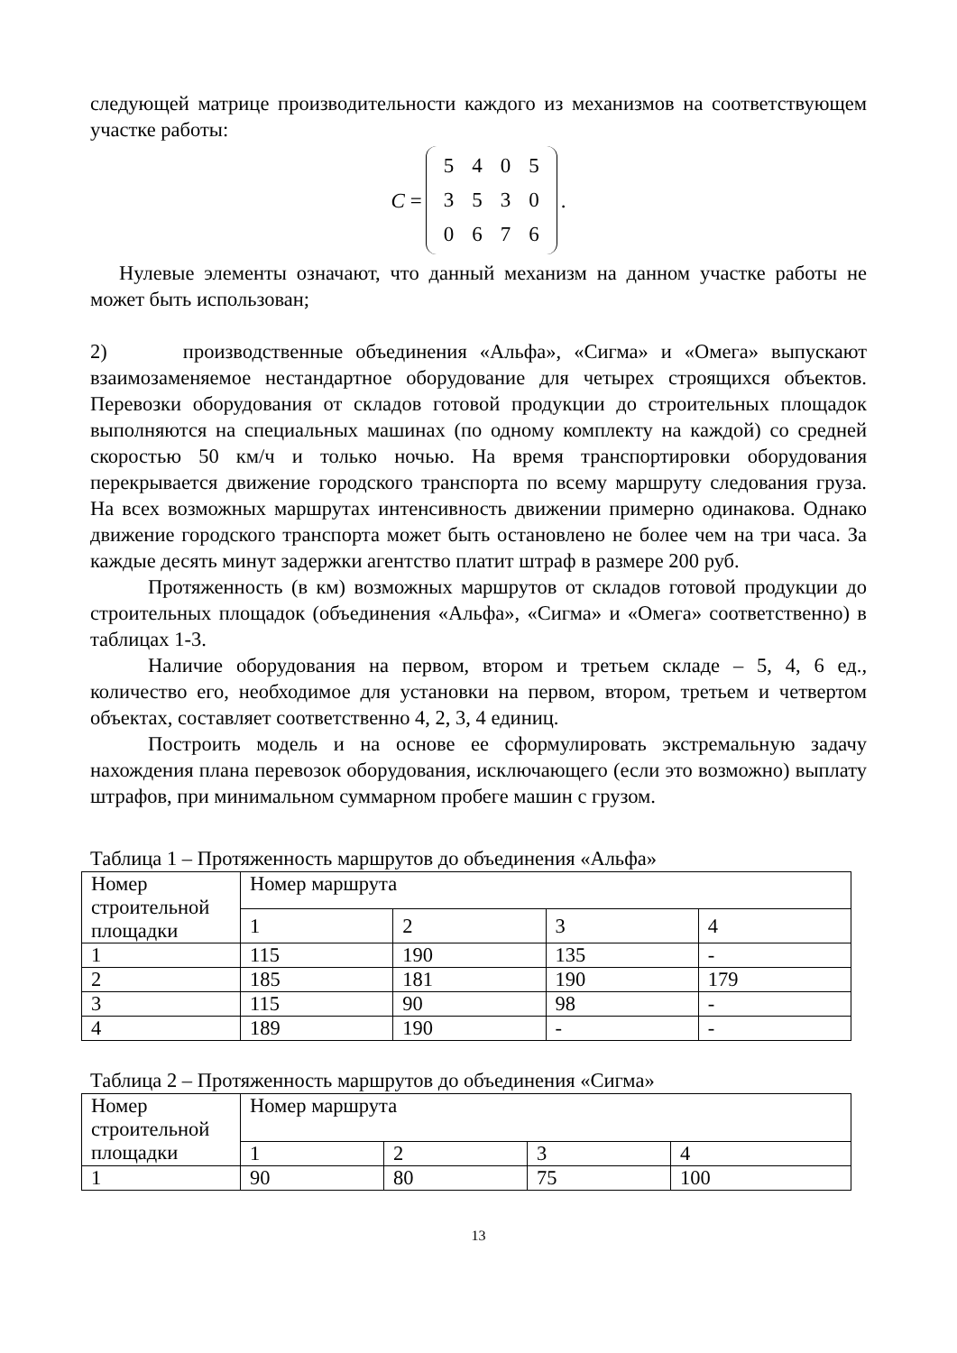следующей матрице производительности каждого из механизмов на соответствующем участке работы:
C =
| 5 | 4 | 0 | 5 |
| 3 | 5 | 3 | 0 |
| 0 | 6 | 7 | 6 |
.
Нулевые элементы означают, что данный механизм на данном участке работы не может быть использован;
2) производственные объединения «Альфа», «Сигма» и «Омега» выпускают взаимозаменяемое нестандартное оборудование для четырех строящихся объектов. Перевозки оборудования от складов готовой продукции до строительных площадок выполняются на специальных машинах (по одному комплекту на каждой) со средней скоростью 50 км/ч и только ночью. На время транспортировки оборудования перекрывается движение городского транспорта по всему маршруту следования груза. На всех возможных маршрутах интенсивность движении примерно одинакова. Однако движение городского транспорта может быть остановлено не более чем на три часа. За каждые десять минут задержки агентство платит штраф в размере 200 руб.
Протяженность (в км) возможных маршрутов от складов готовой продукции до строительных площадок (объединения «Альфа», «Сигма» и «Омега» соответственно) в таблицах 1-3.
Наличие оборудования на первом, втором и третьем складе – 5, 4, 6 ед., количество его, необходимое для установки на первом, втором, третьем и четвертом объектах, составляет соответственно 4, 2, 3, 4 единиц.
Построить модель и на основе ее сформулировать экстремальную задачу нахождения плана перевозок оборудования, исключающего (если это возможно) выплату штрафов, при минимальном суммарном пробеге машин с грузом.
Таблица 1 – Протяженность маршрутов до объединения «Альфа»
| Номер строительной площадки | Номер маршрута | | | |
| | 1 | 2 | 3 | 4 |
| 1 | 115 | 190 | 135 | - |
| 2 | 185 | 181 | 190 | 179 |
| 3 | 115 | 90 | 98 | - |
| 4 | 189 | 190 | - | - |
Таблица 2 – Протяженность маршрутов до объединения «Сигма»
| Номер строительной площадки | Номер маршрута | | | |
| | 1 | 2 | 3 | 4 |
| 1 | 90 | 80 | 75 | 100 |
13